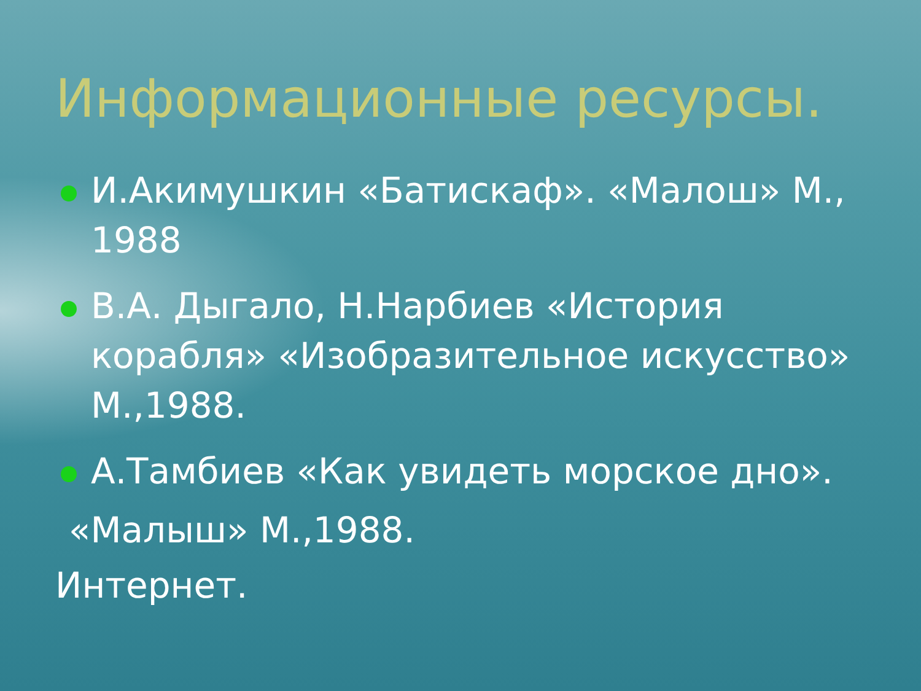Информационные ресурсы.
И.Акимушкин «Батискаф». «Малош» М., 1988
В.А. Дыгало, Н.Нарбиев «История корабля» «Изобразительное искусство» М.,1988.
А.Тамбиев «Как увидеть морское дно».
«Малыш» М.,1988.
Интернет.